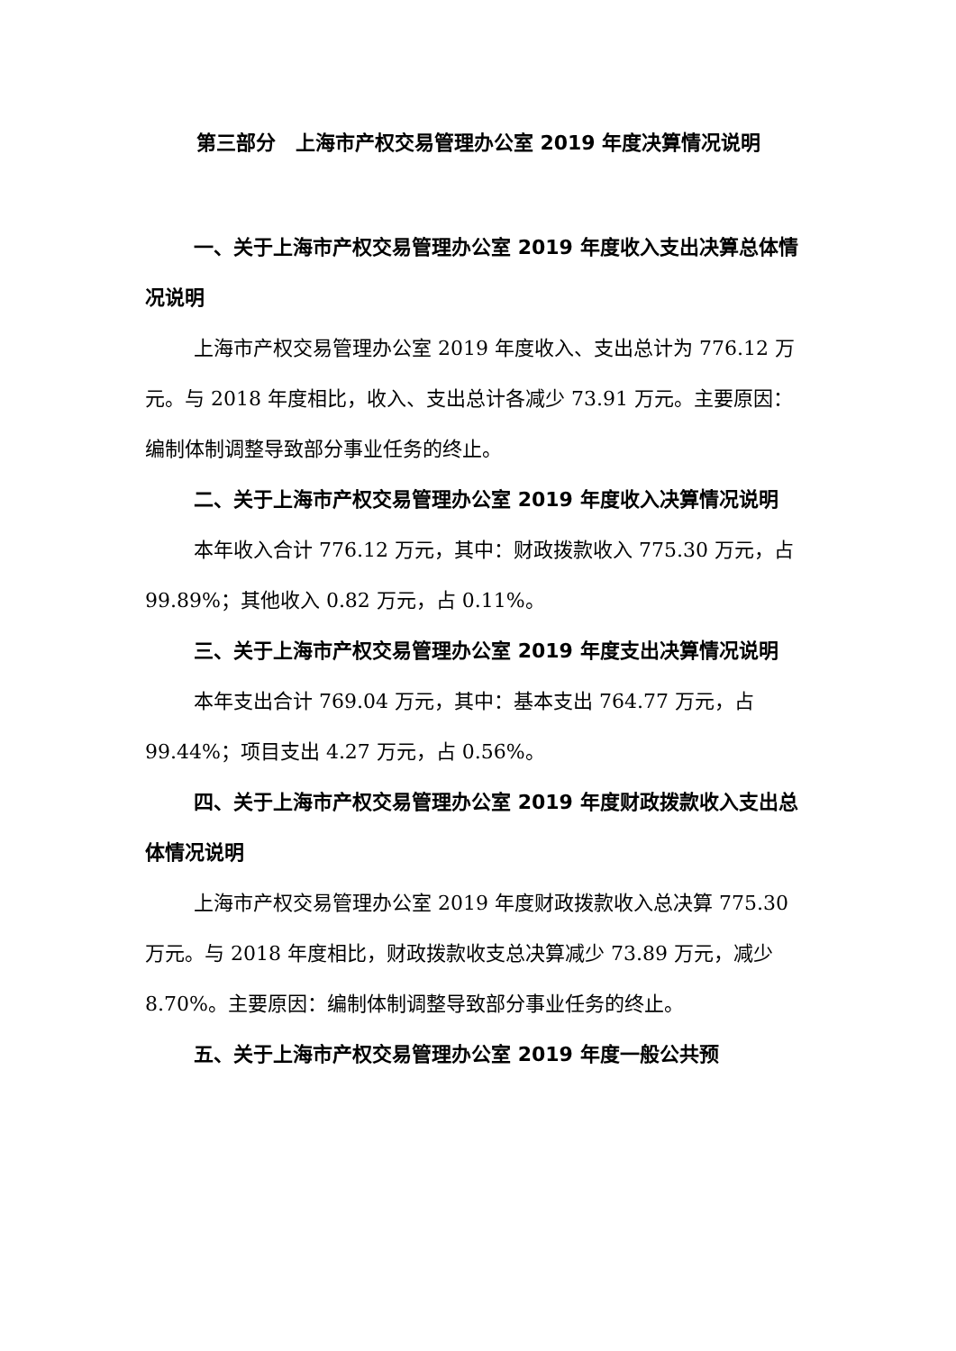第三部分　上海市产权交易管理办公室 2019 年度决算情况说明
一、关于上海市产权交易管理办公室 2019 年度收入支出决算总体情况说明
上海市产权交易管理办公室 2019 年度收入、支出总计为 776.12 万元。与 2018 年度相比，收入、支出总计各减少 73.91 万元。主要原因：编制体制调整导致部分事业任务的终止。
二、关于上海市产权交易管理办公室 2019 年度收入决算情况说明
本年收入合计 776.12 万元，其中：财政拨款收入 775.30 万元，占 99.89%；其他收入 0.82 万元，占 0.11%。
三、关于上海市产权交易管理办公室 2019 年度支出决算情况说明
本年支出合计 769.04 万元，其中：基本支出 764.77 万元，占 99.44%；项目支出 4.27 万元，占 0.56%。
四、关于上海市产权交易管理办公室 2019 年度财政拨款收入支出总体情况说明
上海市产权交易管理办公室 2019 年度财政拨款收入总决算 775.30 万元。与 2018 年度相比，财政拨款收支总决算减少 73.89 万元，减少 8.70%。主要原因：编制体制调整导致部分事业任务的终止。
五、关于上海市产权交易管理办公室 2019 年度一般公共预